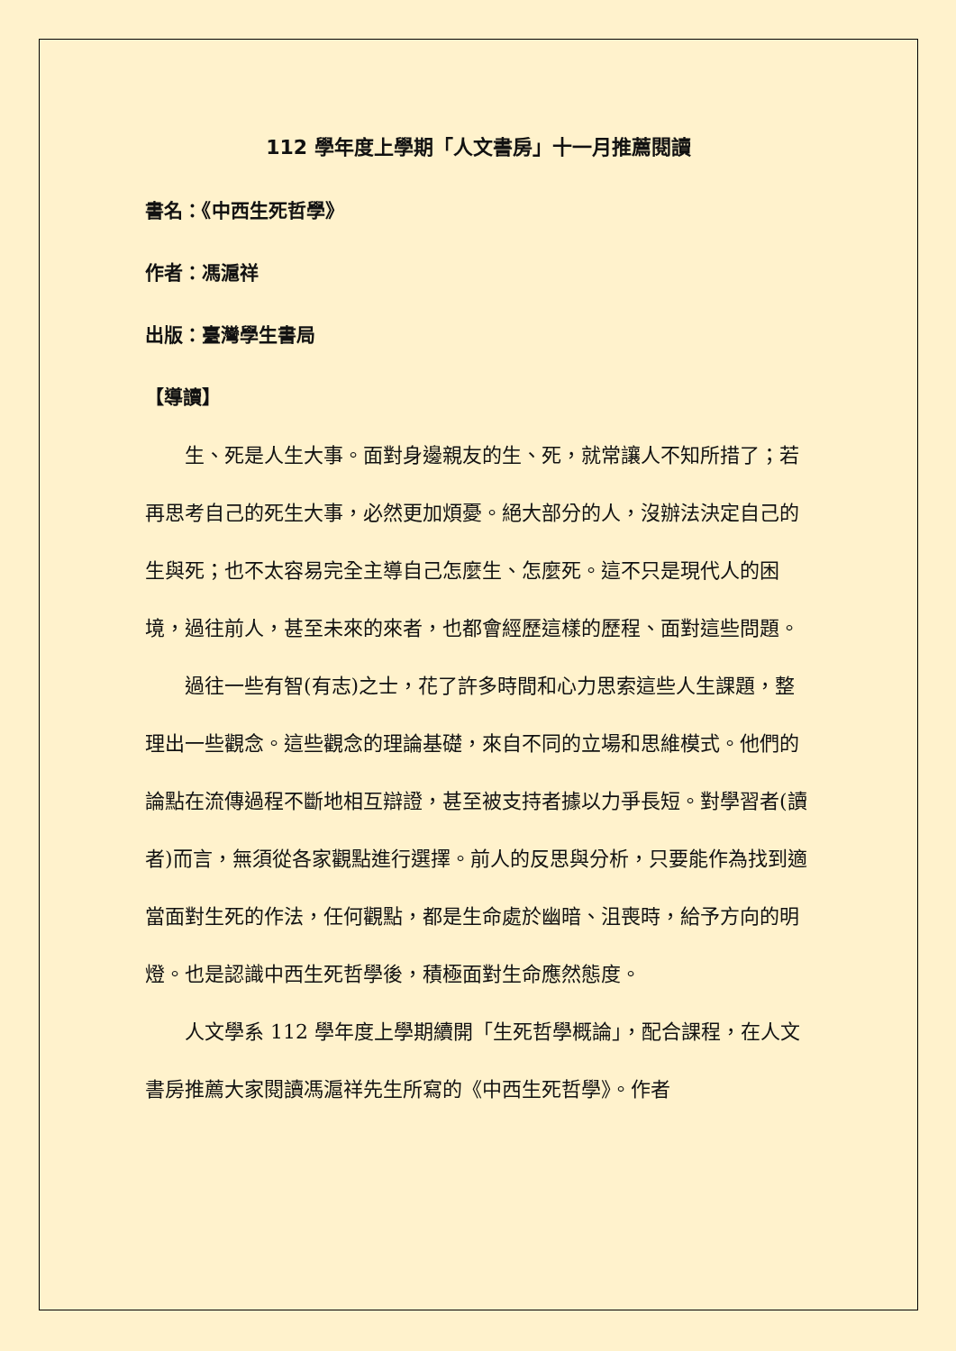112 學年度上學期「人文書房」十一月推薦閱讀
書名：《中西生死哲學》
作者：馮滬祥
出版：臺灣學生書局
【導讀】
生、死是人生大事。面對身邊親友的生、死，就常讓人不知所措了；若再思考自己的死生大事，必然更加煩憂。絕大部分的人，沒辦法決定自己的生與死；也不太容易完全主導自己怎麼生、怎麼死。這不只是現代人的困境，過往前人，甚至未來的來者，也都會經歷這樣的歷程、面對這些問題。
過往一些有智(有志)之士，花了許多時間和心力思索這些人生課題，整理出一些觀念。這些觀念的理論基礎，來自不同的立場和思維模式。他們的論點在流傳過程不斷地相互辯證，甚至被支持者據以力爭長短。對學習者(讀者)而言，無須從各家觀點進行選擇。前人的反思與分析，只要能作為找到適當面對生死的作法，任何觀點，都是生命處於幽暗、沮喪時，給予方向的明燈。也是認識中西生死哲學後，積極面對生命應然態度。
人文學系 112 學年度上學期續開「生死哲學概論」，配合課程，在人文書房推薦大家閱讀馮滬祥先生所寫的《中西生死哲學》。作者